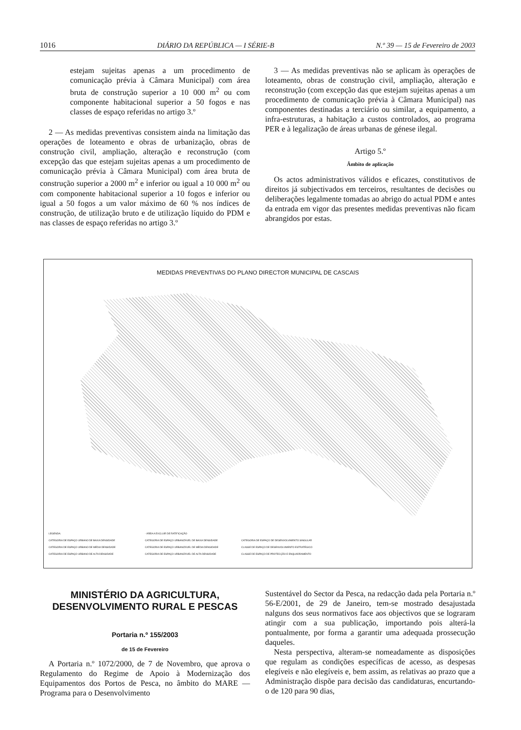1016 DIÁRIO DA REPÚBLICA — I SÉRIE-B N.º 39 — 15 de Fevereiro de 2003
estejam sujeitas apenas a um procedimento de comunicação prévia à Câmara Municipal) com área bruta de construção superior a 10 000 m<sup>2</sup> ou com componente habitacional superior a 50 fogos e nas classes de espaço referidas no artigo 3.º
2 — As medidas preventivas consistem ainda na limitação das operações de loteamento e obras de urbanização, obras de construção civil, ampliação, alteração e reconstrução (com excepção das que estejam sujeitas apenas a um procedimento de comunicação prévia à Câmara Municipal) com área bruta de construção superior a 2000 m<sup>2</sup> e inferior ou igual a 10 000 m<sup>2</sup> ou com componente habitacional superior a 10 fogos e inferior ou igual a 50 fogos a um valor máximo de 60 % nos índices de construção, de utilização bruto e de utilização líquido do PDM e nas classes de espaço referidas no artigo 3.º
3 — As medidas preventivas não se aplicam às operações de loteamento, obras de construção civil, ampliação, alteração e reconstrução (com excepção das que estejam sujeitas apenas a um procedimento de comunicação prévia à Câmara Municipal) nas componentes destinadas a terciário ou similar, a equipamento, a infra-estruturas, a habitação a custos controlados, ao programa PER e à legalização de áreas urbanas de génese ilegal.
Artigo 5.º
Âmbito de aplicação
Os actos administrativos válidos e eficazes, constitutivos de direitos já subjectivados em terceiros, resultantes de decisões ou deliberações legalmente tomadas ao abrigo do actual PDM e antes da entrada em vigor das presentes medidas preventivas não ficam abrangidos por estas.
MEDIDAS PREVENTIVAS DO PLANO DIRECTOR MUNICIPAL DE CASCAIS
LEGENDA: - ÁREA A EXCLUIR DE RATIFICAÇÃO CATEGORIA DE ESPAÇO URBANO DE BAIXA DENSIDADE CATEGORIA DE ESPAÇO URBANIZÁVEL DE BAIXA DENSIDADE CATEGORIA DE ESPAÇO DE DESENVOLVIMENTO SINGULAR CATEGORIA DE ESPAÇO URBANO DE MÉDIA DENSIDADE CATEGORIA DE ESPAÇO URBANIZÁVEL DE MÉDIA DENSIDADE CLASSE DE ESPAÇO DE DESENVOLVIMENTO ESTRATÉGICO CATEGORIA DE ESPAÇO URBANO DE ALTA DENSIDADE CATEGORIA DE ESPAÇO URBANIZÁVEL DE ALTA DENSIDADE CLASSE DE ESPAÇO DE PROTECÇÃO E ENQUADRAMENTO
MINISTÉRIO DA AGRICULTURA,
DESENVOLVIMENTO RURAL E PESCAS
Portaria n.º 155/2003
de 15 de Fevereiro
A Portaria n.º 1072/2000, de 7 de Novembro, que aprova o Regulamento do Regime de Apoio à Modernização dos Equipamentos dos Portos de Pesca, no âmbito do MARE — Programa para o Desenvolvimento
Sustentável do Sector da Pesca, na redacção dada pela Portaria n.º 56-E/2001, de 29 de Janeiro, tem-se mostrado desajustada nalguns dos seus normativos face aos objectivos que se lograram atingir com a sua publicação, importando pois alterá-la pontualmente, por forma a garantir uma adequada prossecução daqueles.
Nesta perspectiva, alteram-se nomeadamente as disposições que regulam as condições específicas de acesso, as despesas elegíveis e não elegíveis e, bem assim, as relativas ao prazo que a Administração dispõe para decisão das candidaturas, encurtando-o de 120 para 90 dias,